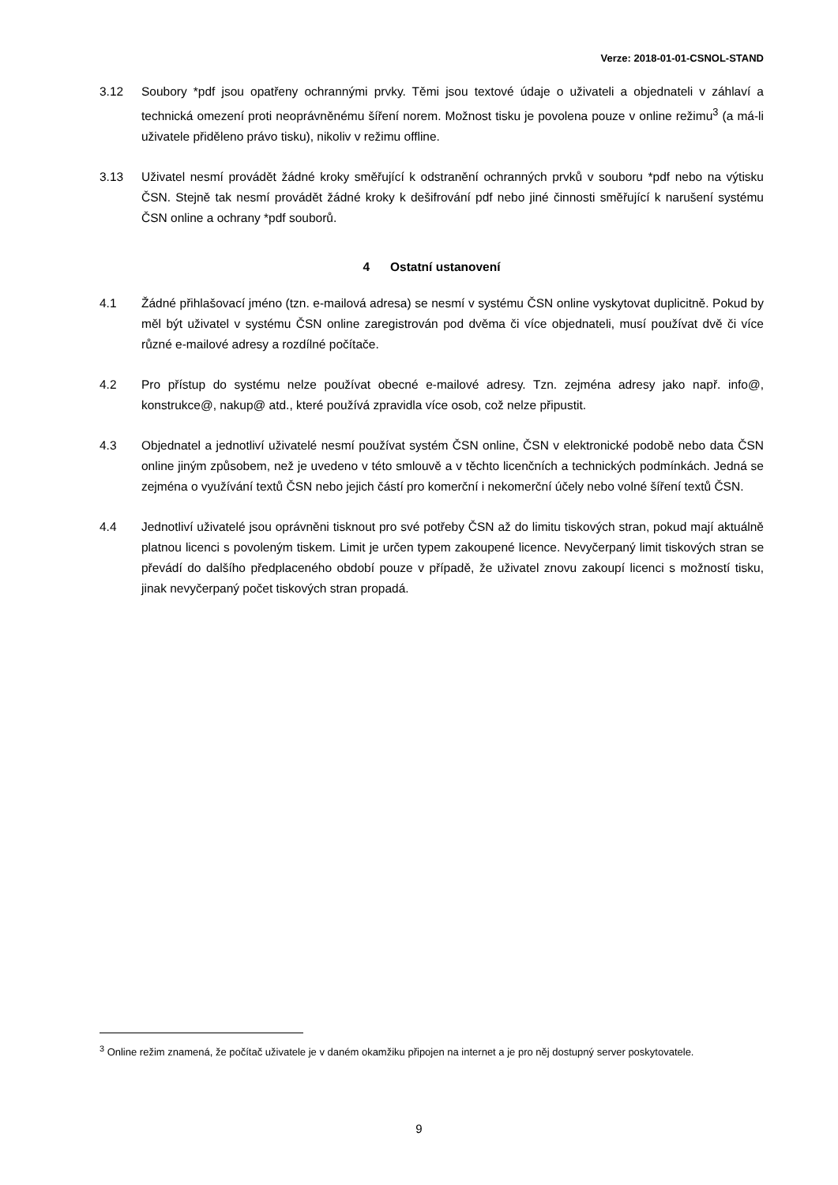Verze: 2018-01-01-CSNOL-STAND
3.12 Soubory *pdf jsou opatřeny ochrannými prvky. Těmi jsou textové údaje o uživateli a objednateli v záhlaví a technická omezení proti neoprávněnému šíření norem. Možnost tisku je povolena pouze v online režimu<sup>3</sup> (a má-li uživatele přiděleno právo tisku), nikoliv v režimu offline.
3.13 Uživatel nesmí provádět žádné kroky směřující k odstranění ochranných prvků v souboru *pdf nebo na výtisku ČSN. Stejně tak nesmí provádět žádné kroky k dešifrování pdf nebo jiné činnosti směřující k narušení systému ČSN online a ochrany *pdf souborů.
4 Ostatní ustanovení
4.1 Žádné přihlašovací jméno (tzn. e-mailová adresa) se nesmí v systému ČSN online vyskytovat duplicitně. Pokud by měl být uživatel v systému ČSN online zaregistrován pod dvěma či více objednateli, musí používat dvě či více různé e-mailové adresy a rozdílné počítače.
4.2 Pro přístup do systému nelze používat obecné e-mailové adresy. Tzn. zejména adresy jako např. info@, konstrukce@, nakup@ atd., které používá zpravidla více osob, což nelze připustit.
4.3 Objednatel a jednotliví uživatelé nesmí používat systém ČSN online, ČSN v elektronické podobě nebo data ČSN online jiným způsobem, než je uvedeno v této smlouvě a v těchto licenčních a technických podmínkách. Jedná se zejména o využívání textů ČSN nebo jejich částí pro komerční i nekomerční účely nebo volné šíření textů ČSN.
4.4 Jednotliví uživatelé jsou oprávněni tisknout pro své potřeby ČSN až do limitu tiskových stran, pokud mají aktuálně platnou licenci s povoleným tiskem. Limit je určen typem zakoupené licence. Nevyčerpaný limit tiskových stran se převádí do dalšího předplaceného období pouze v případě, že uživatel znovu zakoupí licenci s možností tisku, jinak nevyčerpaný počet tiskových stran propadá.
<sup>3</sup> Online režim znamená, že počítač uživatele je v daném okamžiku připojen na internet a je pro něj dostupný server poskytovatele.
9